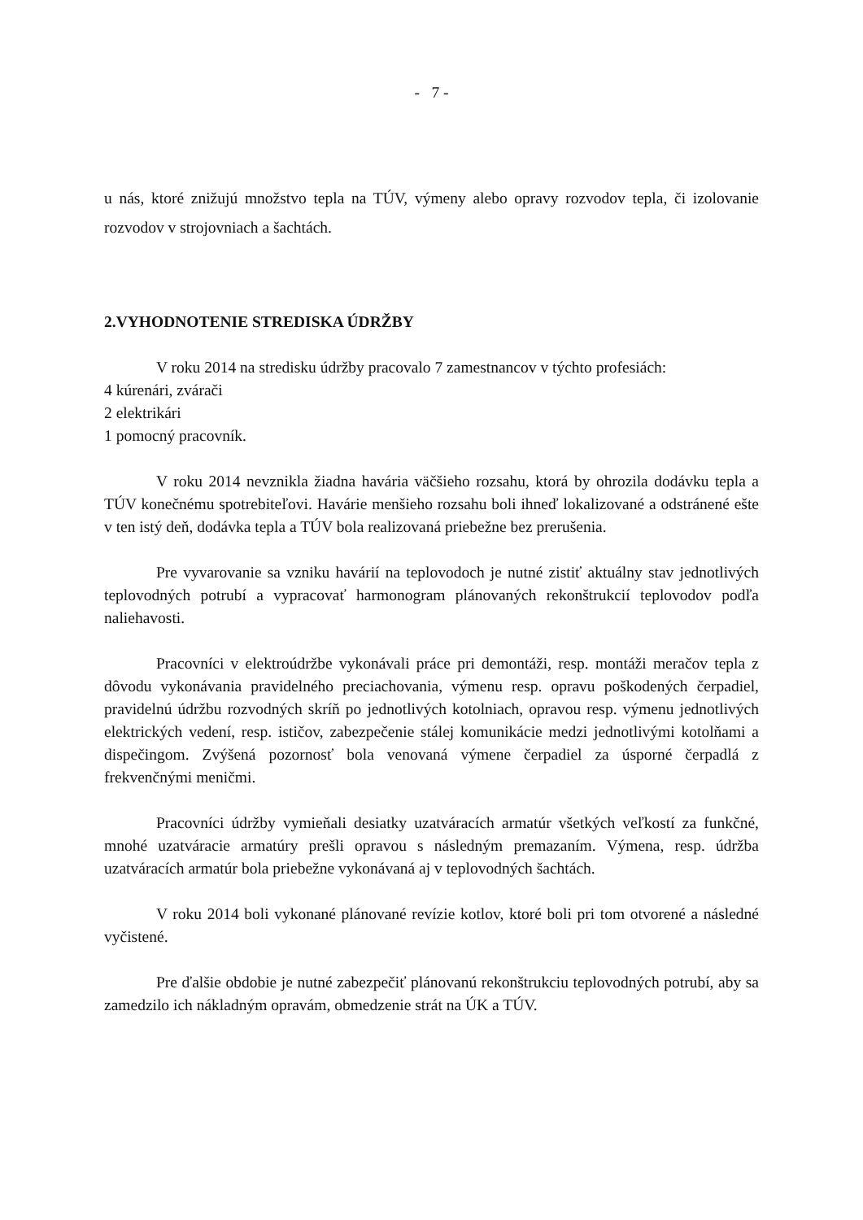- 7 -
u nás, ktoré znižujú množstvo tepla na TÚV, výmeny alebo opravy rozvodov tepla, či izolovanie rozvodov v strojovniach a šachtách.
2.VYHODNOTENIE STREDISKA ÚDRŽBY
V roku 2014 na stredisku údržby pracovalo 7 zamestnancov v týchto profesiách:
4 kúrenári, zvárači
2 elektrikári
1 pomocný pracovník.
V roku 2014 nevznikla žiadna havária väčšieho rozsahu, ktorá by ohrozila dodávku tepla a TÚV konečnému spotrebiteľovi. Havárie menšieho rozsahu boli ihneď lokalizované a odstránené ešte v ten istý deň, dodávka tepla a TÚV bola realizovaná priebežne bez prerušenia.
Pre vyvarovanie sa vzniku havárií na teplovodoch je nutné zistiť aktuálny stav jednotlivých teplovodných potrubí a vypracovať harmonogram plánovaných rekonštrukcií teplovodov podľa naliehavosti.
Pracovníci v elektroúdržbe vykonávali práce pri demontáži, resp. montáži meračov tepla z dôvodu vykonávania pravidelného preciachovania, výmenu resp. opravu poškodených čerpadiel, pravidelnú údržbu rozvodných skríň po jednotlivých kotolniach, opravou resp. výmenu jednotlivých elektrických vedení, resp. ističov, zabezpečenie stálej komunikácie medzi jednotlivými kotolňami a dispečingom. Zvýšená pozornosť bola venovaná výmene čerpadiel za úsporné čerpadlá z frekvenčnými meničmi.
Pracovníci údržby vymieňali desiatky uzatváracích armatúr všetkých veľkostí za funkčné, mnohé uzatváracie armatúry prešli opravou s následným premazaním. Výmena, resp. údržba uzatváracích armatúr bola priebežne vykonávaná aj v teplovodných šachtách.
V roku 2014 boli vykonané plánované revízie kotlov, ktoré boli pri tom otvorené a následné vyčistené.
Pre ďalšie obdobie je nutné zabezpečiť plánovanú rekonštrukciu teplovodných potrubí, aby sa zamedzilo ich nákladným opravám, obmedzenie strát na ÚK a TÚV.